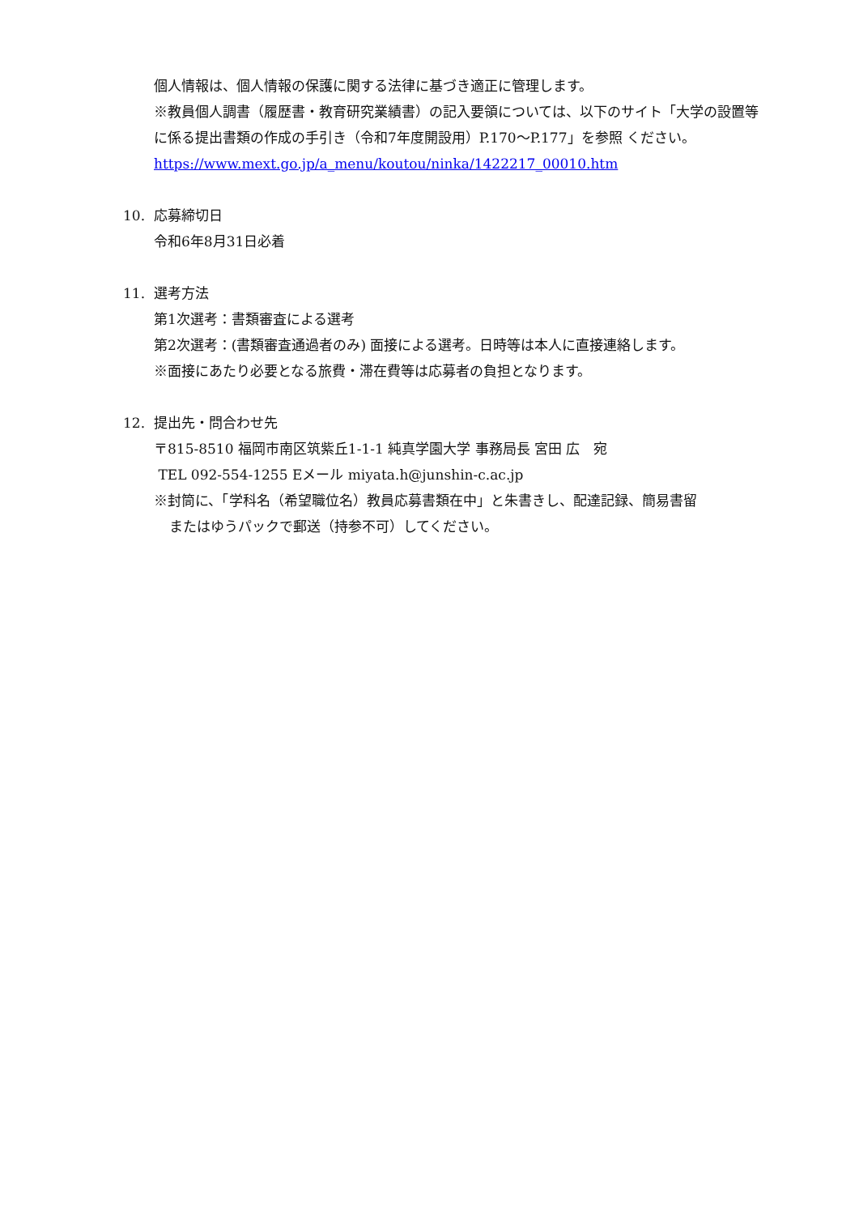個人情報は、個人情報の保護に関する法律に基づき適正に管理します。
※教員個人調書（履歴書・教育研究業績書）の記入要領については、以下のサイト「大学の設置等に係る提出書類の作成の手引き（令和7年度開設用）P.170～P.177」を参照 ください。　https://www.mext.go.jp/a_menu/koutou/ninka/1422217_00010.htm
10. 応募締切日
令和6年8月31日必着
11. 選考方法
第1次選考：書類審査による選考
第2次選考：(書類審査通過者のみ) 面接による選考。日時等は本人に直接連絡します。
※面接にあたり必要となる旅費・滞在費等は応募者の負担となります。
12. 提出先・問合わせ先
〒815-8510 福岡市南区筑紫丘1-1-1 純真学園大学 事務局長 宮田 広　宛
TEL 092-554-1255 Eメール miyata.h@junshin-c.ac.jp
※封筒に、「学科名（希望職位名）教員応募書類在中」と朱書きし、配達記録、簡易書留
またはゆうパックで郵送（持参不可）してください。